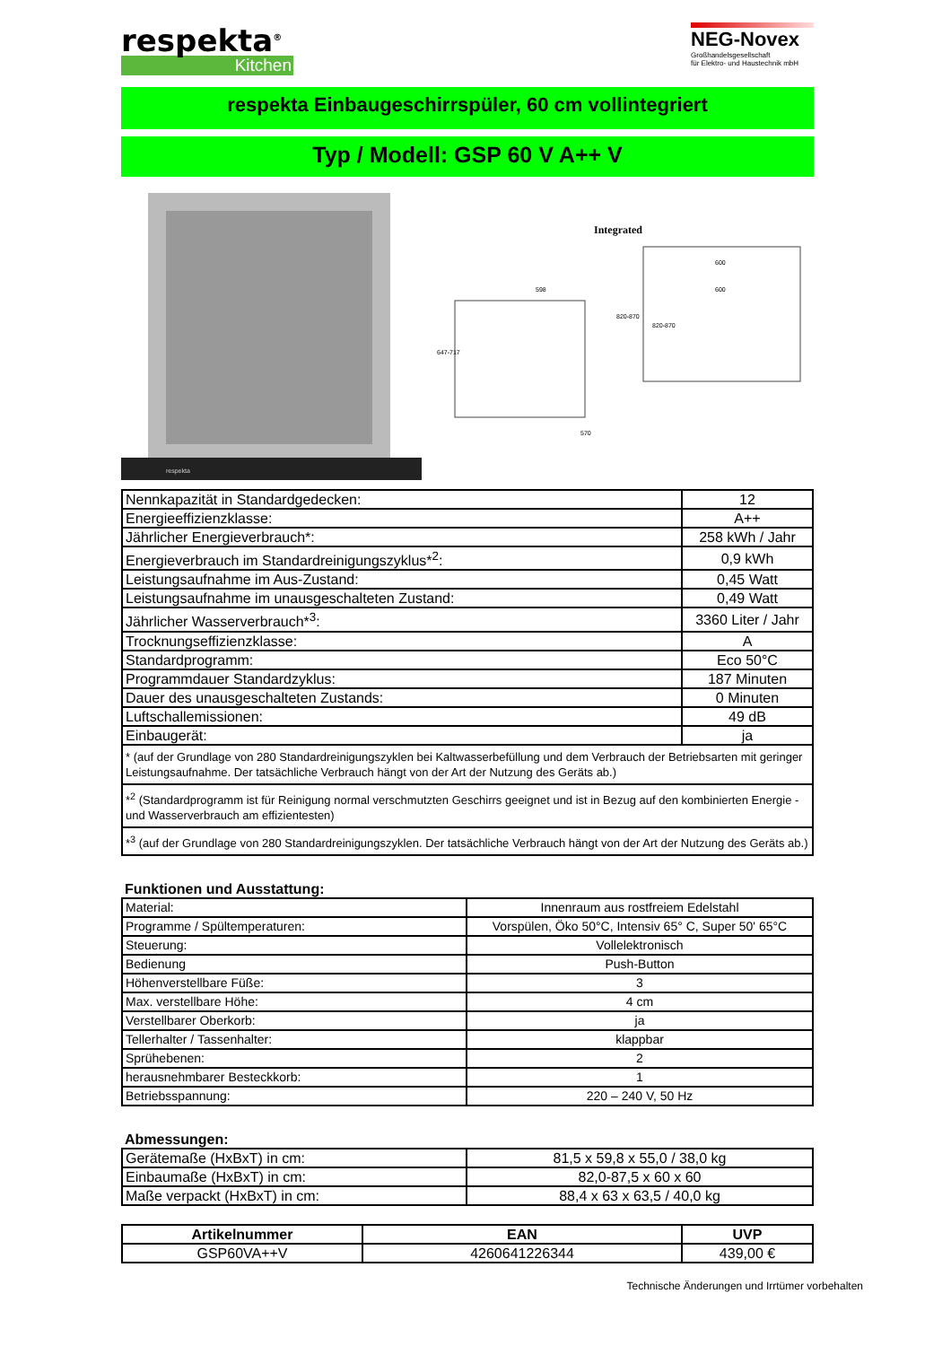respekta<sup>®</sup>
Kitchen
NEG-Novex
Großhandelsgesellschaft
für Elektro- und Haustechnik mbH
respekta Einbaugeschirrspüler, 60 cm vollintegriert
Typ / Modell: GSP 60 V A++ V
respekta
Integrated
647-717
820-870
598
600
600
820-870
570
| Nennkapazität in Standardgedecken: | 12 |
| Energieeffizienzklasse: | A++ |
| Jährlicher Energieverbrauch*: | 258 kWh / Jahr |
| Energieverbrauch im Standardreinigungszyklus*<sup>2</sup>: | 0,9 kWh |
| Leistungsaufnahme im Aus-Zustand: | 0,45 Watt |
| Leistungsaufnahme im unausgeschalteten Zustand: | 0,49 Watt |
| Jährlicher Wasserverbrauch*<sup>3</sup>: | 3360 Liter / Jahr |
| Trocknungseffizienzklasse: | A |
| Standardprogramm: | Eco 50°C |
| Programmdauer Standardzyklus: | 187 Minuten |
| Dauer des unausgeschalteten Zustands: | 0 Minuten |
| Luftschallemissionen: | 49 dB |
| Einbaugerät: | ja |
| * (auf der Grundlage von 280 Standardreinigungszyklen bei Kaltwasserbefüllung und dem Verbrauch der Betriebsarten mit geringer Leistungsaufnahme. Der tatsächliche Verbrauch hängt von der Art der Nutzung des Geräts ab.) | |
| *<sup>2</sup> (Standardprogramm ist für Reinigung normal verschmutzten Geschirrs geeignet und ist in Bezug auf den kombinierten Energie - und Wasserverbrauch am effizientesten) | |
| *<sup>3</sup> (auf der Grundlage von 280 Standardreinigungszyklen. Der tatsächliche Verbrauch hängt von der Art der Nutzung des Geräts ab.) | |
Funktionen und Ausstattung:
| Material: | Innenraum aus rostfreiem Edelstahl |
| Programme / Spültemperaturen: | Vorspülen, Öko 50°C, Intensiv 65° C, Super 50' 65°C |
| Steuerung: | Vollelektronisch |
| Bedienung | Push-Button |
| Höhenverstellbare Füße: | 3 |
| Max. verstellbare Höhe: | 4 cm |
| Verstellbarer Oberkorb: | ja |
| Tellerhalter / Tassenhalter: | klappbar |
| Sprühebenen: | 2 |
| herausnehmbarer Besteckkorb: | 1 |
| Betriebsspannung: | 220 – 240 V, 50 Hz |
Abmessungen:
| Gerätemaße (HxBxT) in cm: | 81,5 x 59,8 x 55,0 / 38,0 kg |
| Einbaumaße (HxBxT) in cm: | 82,0-87,5 x 60 x 60 |
| Maße verpackt (HxBxT) in cm: | 88,4 x 63 x 63,5 / 40,0 kg |
| Artikelnummer | EAN | UVP |
| --- | --- | --- |
| GSP60VA++V | 4260641226344 | 439,00 € |
Technische Änderungen und Irrtümer vorbehalten